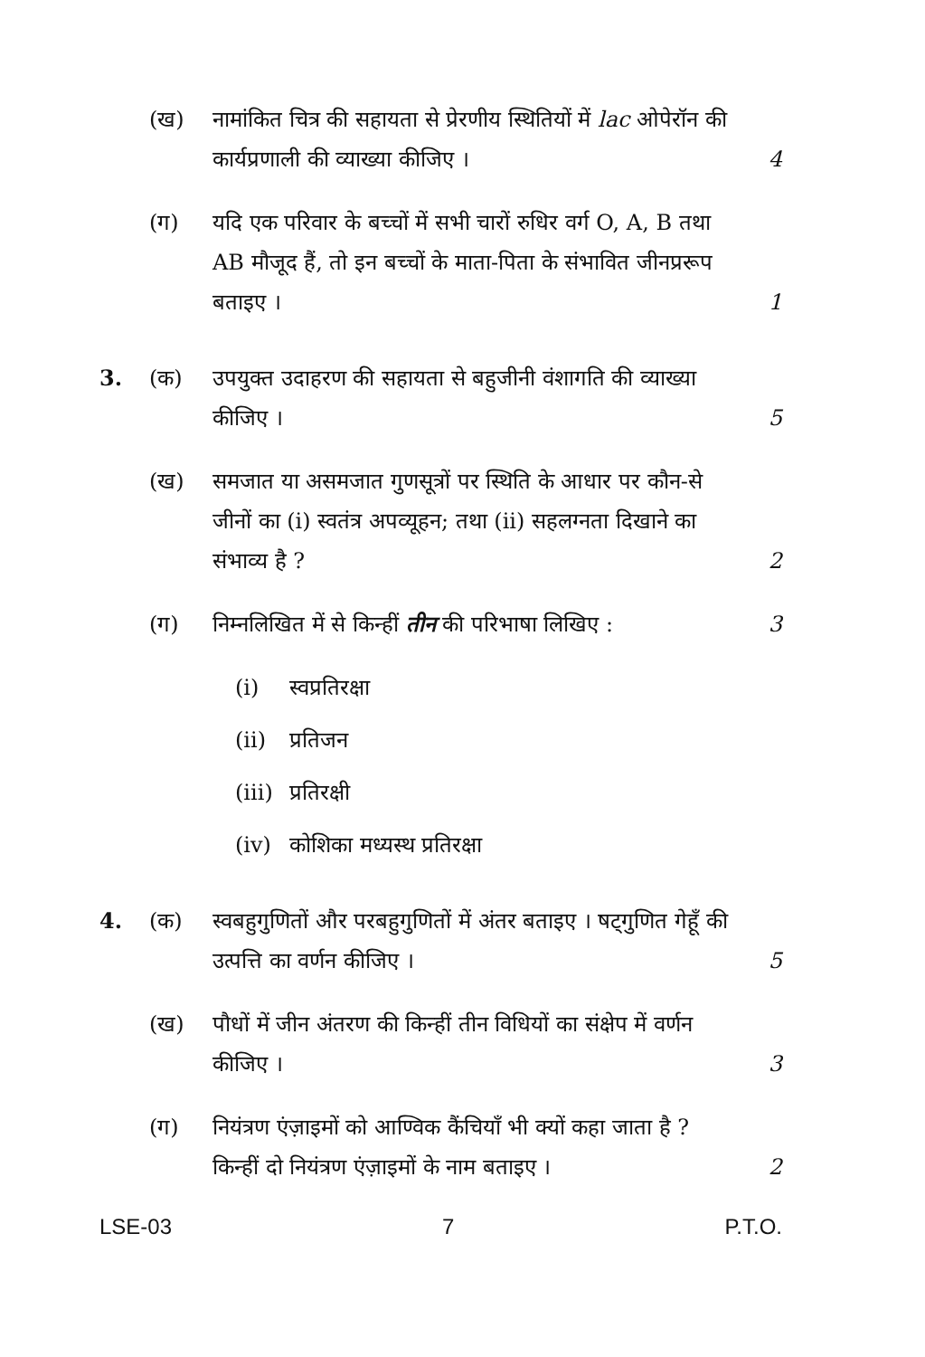(ख) नामांकित चित्र की सहायता से प्रेरणीय स्थितियों में lac ओपेरॉन की कार्यप्रणाली की व्याख्या कीजिए ।
4
(ग) यदि एक परिवार के बच्चों में सभी चारों रुधिर वर्ग O, A, B तथा AB मौजूद हैं, तो इन बच्चों के माता-पिता के संभावित जीनप्ररूप बताइए ।
1
3. (क) उपयुक्त उदाहरण की सहायता से बहुजीनी वंशागति की व्याख्या कीजिए ।
5
(ख) समजात या असमजात गुणसूत्रों पर स्थिति के आधार पर कौन-से जीनों का (i) स्वतंत्र अपव्यूहन; तथा (ii) सहलग्नता दिखाने का संभाव्य है ?
2
(ग) निम्नलिखित में से किन्हीं तीन की परिभाषा लिखिए :
3
(i) स्वप्रतिरक्षा
(ii) प्रतिजन
(iii) प्रतिरक्षी
(iv) कोशिका मध्यस्थ प्रतिरक्षा
4. (क) स्वबहुगुणितों और परबहुगुणितों में अंतर बताइए । षट्गुणित गेहूँ की उत्पत्ति का वर्णन कीजिए ।
5
(ख) पौधों में जीन अंतरण की किन्हीं तीन विधियों का संक्षेप में वर्णन कीजिए ।
3
(ग) नियंत्रण एंज़ाइमों को आण्विक कैंचियाँ भी क्यों कहा जाता है ? किन्हीं दो नियंत्रण एंज़ाइमों के नाम बताइए ।
2
LSE-03 7 P.T.O.